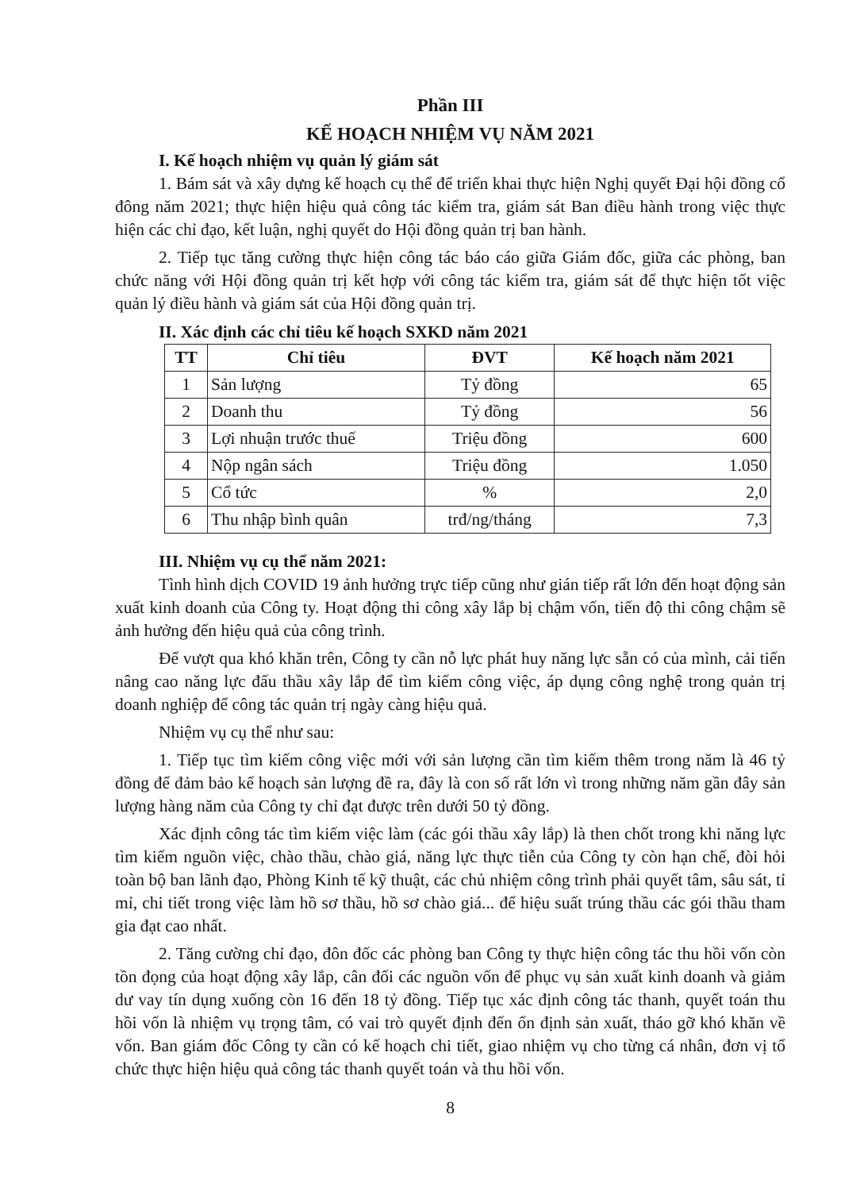Phần III
KẾ HOẠCH NHIỆM VỤ NĂM 2021
I. Kế hoạch nhiệm vụ quản lý giám sát
1. Bám sát và xây dựng kế hoạch cụ thể để triển khai thực hiện Nghị quyết Đại hội đồng cổ đông năm 2021; thực hiện hiệu quả công tác kiểm tra, giám sát Ban điều hành trong việc thực hiện các chỉ đạo, kết luận, nghị quyết do Hội đồng quản trị ban hành.
2. Tiếp tục tăng cường thực hiện công tác báo cáo giữa Giám đốc, giữa các phòng, ban chức năng với Hội đồng quản trị kết hợp với công tác kiểm tra, giám sát để thực hiện tốt việc quản lý điều hành và giám sát của Hội đồng quản trị.
II. Xác định các chỉ tiêu kế hoạch SXKD năm 2021
| TT | Chỉ tiêu | ĐVT | Kế hoạch năm 2021 |
| --- | --- | --- | --- |
| 1 | Sản lượng | Tỷ đồng | 65 |
| 2 | Doanh thu | Tỷ đồng | 56 |
| 3 | Lợi nhuận trước thuế | Triệu đồng | 600 |
| 4 | Nộp ngân sách | Triệu đồng | 1.050 |
| 5 | Cổ tức | % | 2,0 |
| 6 | Thu nhập bình quân | trđ/ng/tháng | 7,3 |
III. Nhiệm vụ cụ thể năm 2021:
Tình hình dịch COVID 19 ảnh hưởng trực tiếp cũng như gián tiếp rất lớn đến hoạt động sản xuất kinh doanh của Công ty. Hoạt động thi công xây lắp bị chậm vốn, tiến độ thi công chậm sẽ ảnh hưởng đến hiệu quả của công trình.
Để vượt qua khó khăn trên, Công ty cần nỗ lực phát huy năng lực sẵn có của mình, cải tiến nâng cao năng lực đấu thầu xây lắp để tìm kiếm công việc, áp dụng công nghệ trong quản trị doanh nghiệp để công tác quản trị ngày càng hiệu quả.
Nhiệm vụ cụ thể như sau:
1. Tiếp tục tìm kiếm công việc mới với sản lượng cần tìm kiếm thêm trong năm là 46 tỷ đồng để đảm bảo kế hoạch sản lượng đề ra, đây là con số rất lớn vì trong những năm gần đây sản lượng hàng năm của Công ty chỉ đạt được trên dưới 50 tỷ đồng.
Xác định công tác tìm kiếm việc làm (các gói thầu xây lắp) là then chốt trong khi năng lực tìm kiếm nguồn việc, chào thầu, chào giá, năng lực thực tiễn của Công ty còn hạn chế, đòi hỏi toàn bộ ban lãnh đạo, Phòng Kinh tế kỹ thuật, các chủ nhiệm công trình phải quyết tâm, sâu sát, tỉ mỉ, chi tiết trong việc làm hồ sơ thầu, hồ sơ chào giá... để hiệu suất trúng thầu các gói thầu tham gia đạt cao nhất.
2. Tăng cường chỉ đạo, đôn đốc các phòng ban Công ty thực hiện công tác thu hồi vốn còn tồn đọng của hoạt động xây lắp, cân đối các nguồn vốn để phục vụ sản xuất kinh doanh và giảm dư vay tín dụng xuống còn 16 đến 18 tỷ đồng. Tiếp tục xác định công tác thanh, quyết toán thu hồi vốn là nhiệm vụ trọng tâm, có vai trò quyết định đến ổn định sản xuất, tháo gỡ khó khăn về vốn. Ban giám đốc Công ty cần có kế hoạch chi tiết, giao nhiệm vụ cho từng cá nhân, đơn vị tổ chức thực hiện hiệu quả công tác thanh quyết toán và thu hồi vốn.
8